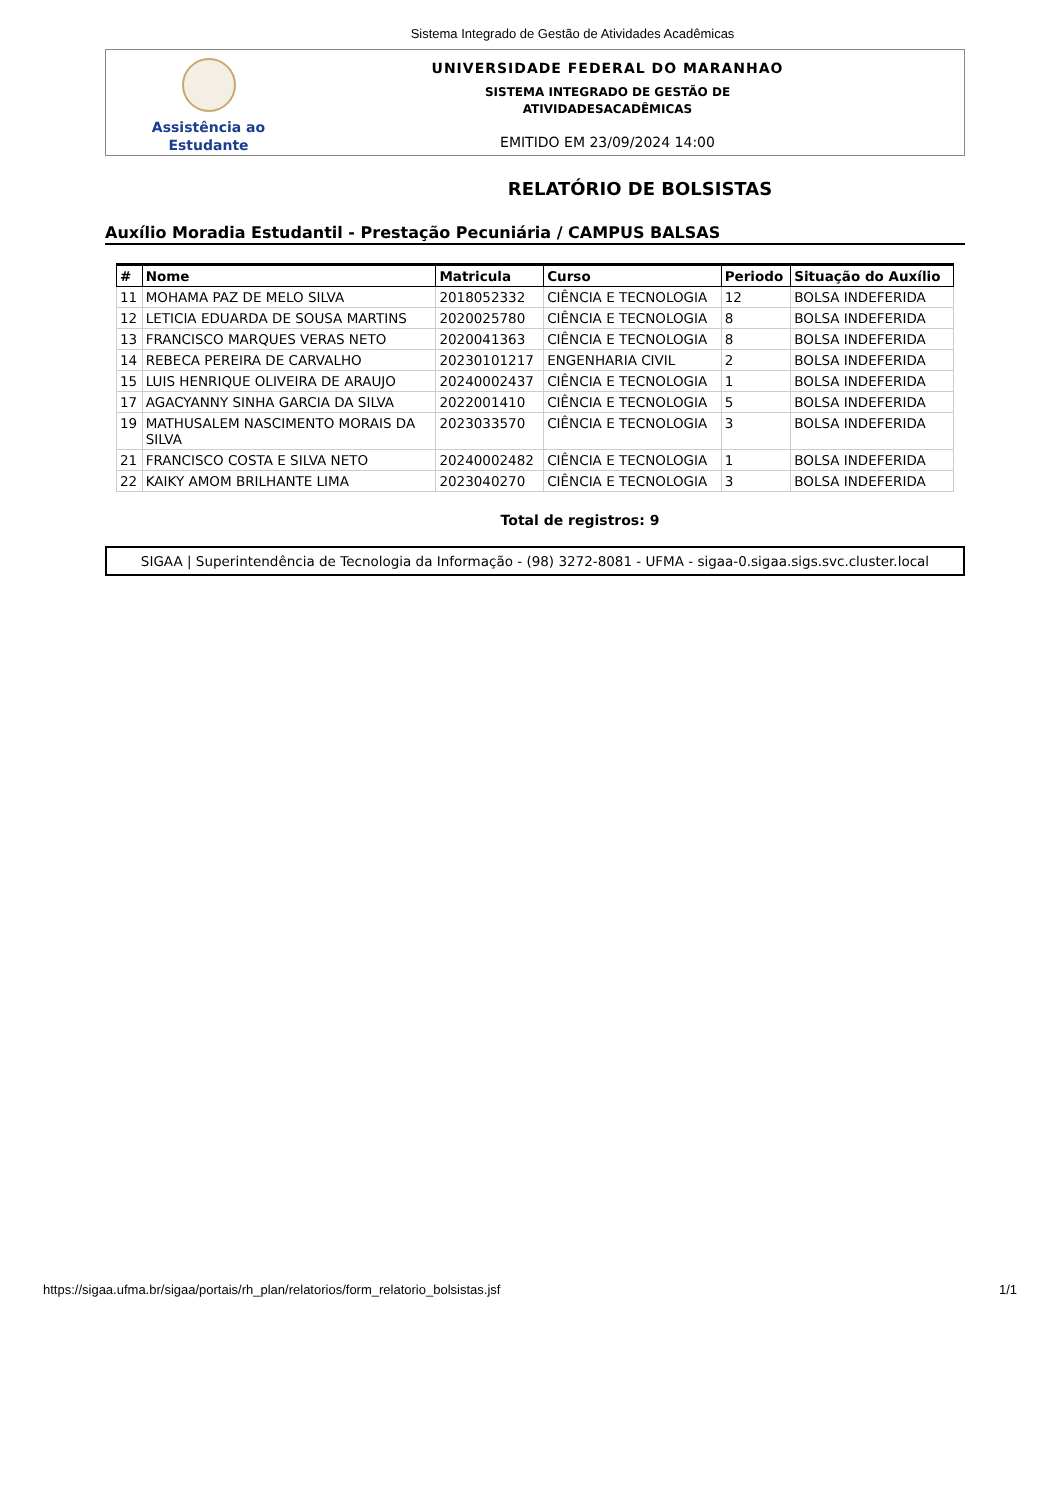Sistema Integrado de Gestão de Atividades Acadêmicas
Assistência ao
Estudante
UNIVERSIDADE FEDERAL DO MARANHAO
SISTEMA INTEGRADO DE GESTÃO DE
ATIVIDADESACADÊMICAS
EMITIDO EM 23/09/2024 14:00
RELATÓRIO DE BOLSISTAS
Auxílio Moradia Estudantil - Prestação Pecuniária / CAMPUS BALSAS
| # | Nome | Matricula | Curso | Periodo | Situação do Auxílio |
| --- | --- | --- | --- | --- | --- |
| 11 | MOHAMA PAZ DE MELO SILVA | 2018052332 | CIÊNCIA E TECNOLOGIA | 12 | BOLSA INDEFERIDA |
| 12 | LETICIA EDUARDA DE SOUSA MARTINS | 2020025780 | CIÊNCIA E TECNOLOGIA | 8 | BOLSA INDEFERIDA |
| 13 | FRANCISCO MARQUES VERAS NETO | 2020041363 | CIÊNCIA E TECNOLOGIA | 8 | BOLSA INDEFERIDA |
| 14 | REBECA PEREIRA DE CARVALHO | 20230101217 | ENGENHARIA CIVIL | 2 | BOLSA INDEFERIDA |
| 15 | LUIS HENRIQUE OLIVEIRA DE ARAUJO | 20240002437 | CIÊNCIA E TECNOLOGIA | 1 | BOLSA INDEFERIDA |
| 17 | AGACYANNY SINHA GARCIA DA SILVA | 2022001410 | CIÊNCIA E TECNOLOGIA | 5 | BOLSA INDEFERIDA |
| 19 | MATHUSALEM NASCIMENTO MORAIS DA SILVA | 2023033570 | CIÊNCIA E TECNOLOGIA | 3 | BOLSA INDEFERIDA |
| 21 | FRANCISCO COSTA E SILVA NETO | 20240002482 | CIÊNCIA E TECNOLOGIA | 1 | BOLSA INDEFERIDA |
| 22 | KAIKY AMOM BRILHANTE LIMA | 2023040270 | CIÊNCIA E TECNOLOGIA | 3 | BOLSA INDEFERIDA |
Total de registros: 9
SIGAA | Superintendência de Tecnologia da Informação - (98) 3272-8081 - UFMA - sigaa-0.sigaa.sigs.svc.cluster.local
https://sigaa.ufma.br/sigaa/portais/rh_plan/relatorios/form_relatorio_bolsistas.jsf 1/1